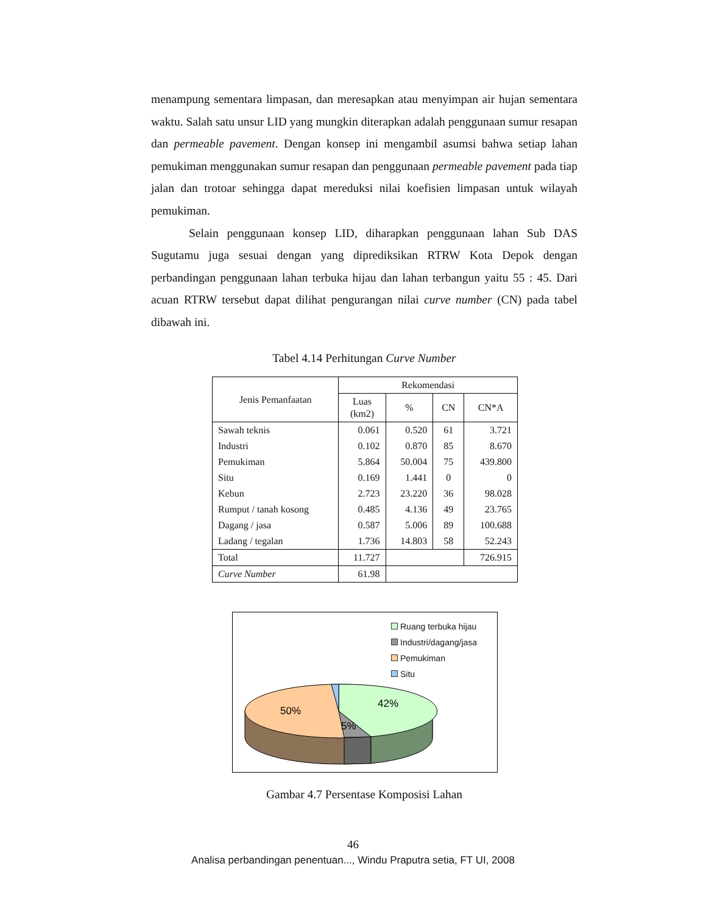menampung sementara limpasan, dan meresapkan atau menyimpan air hujan sementara waktu. Salah satu unsur LID yang mungkin diterapkan adalah penggunaan sumur resapan dan permeable pavement. Dengan konsep ini mengambil asumsi bahwa setiap lahan pemukiman menggunakan sumur resapan dan penggunaan permeable pavement pada tiap jalan dan trotoar sehingga dapat mereduksi nilai koefisien limpasan untuk wilayah pemukiman.
Selain penggunaan konsep LID, diharapkan penggunaan lahan Sub DAS Sugutamu juga sesuai dengan yang diprediksikan RTRW Kota Depok dengan perbandingan penggunaan lahan terbuka hijau dan lahan terbangun yaitu 55 : 45. Dari acuan RTRW tersebut dapat dilihat pengurangan nilai curve number (CN) pada tabel dibawah ini.
Tabel 4.14 Perhitungan Curve Number
| Jenis Pemanfaatan | Rekomendasi | | | |
| --- | --- | --- | --- | --- |
| | Luas (km2) | % | CN | CN*A |
| Sawah teknis | 0.061 | 0.520 | 61 | 3.721 |
| Industri | 0.102 | 0.870 | 85 | 8.670 |
| Pemukiman | 5.864 | 50.004 | 75 | 439.800 |
| Situ | 0.169 | 1.441 | 0 | 0 |
| Kebun | 2.723 | 23.220 | 36 | 98.028 |
| Rumput / tanah kosong | 0.485 | 4.136 | 49 | 23.765 |
| Dagang / jasa | 0.587 | 5.006 | 89 | 100.688 |
| Ladang / tegalan | 1.736 | 14.803 | 58 | 52.243 |
| Total | 11.727 | | | 726.915 |
| Curve Number | 61.98 | | | |
Ruang terbuka hijau
Industri/dagang/jasa
Pemukiman
Situ
42%
50%
5%
Gambar 4.7 Persentase Komposisi Lahan
46
Analisa perbandingan penentuan..., Windu Praputra setia, FT UI, 2008